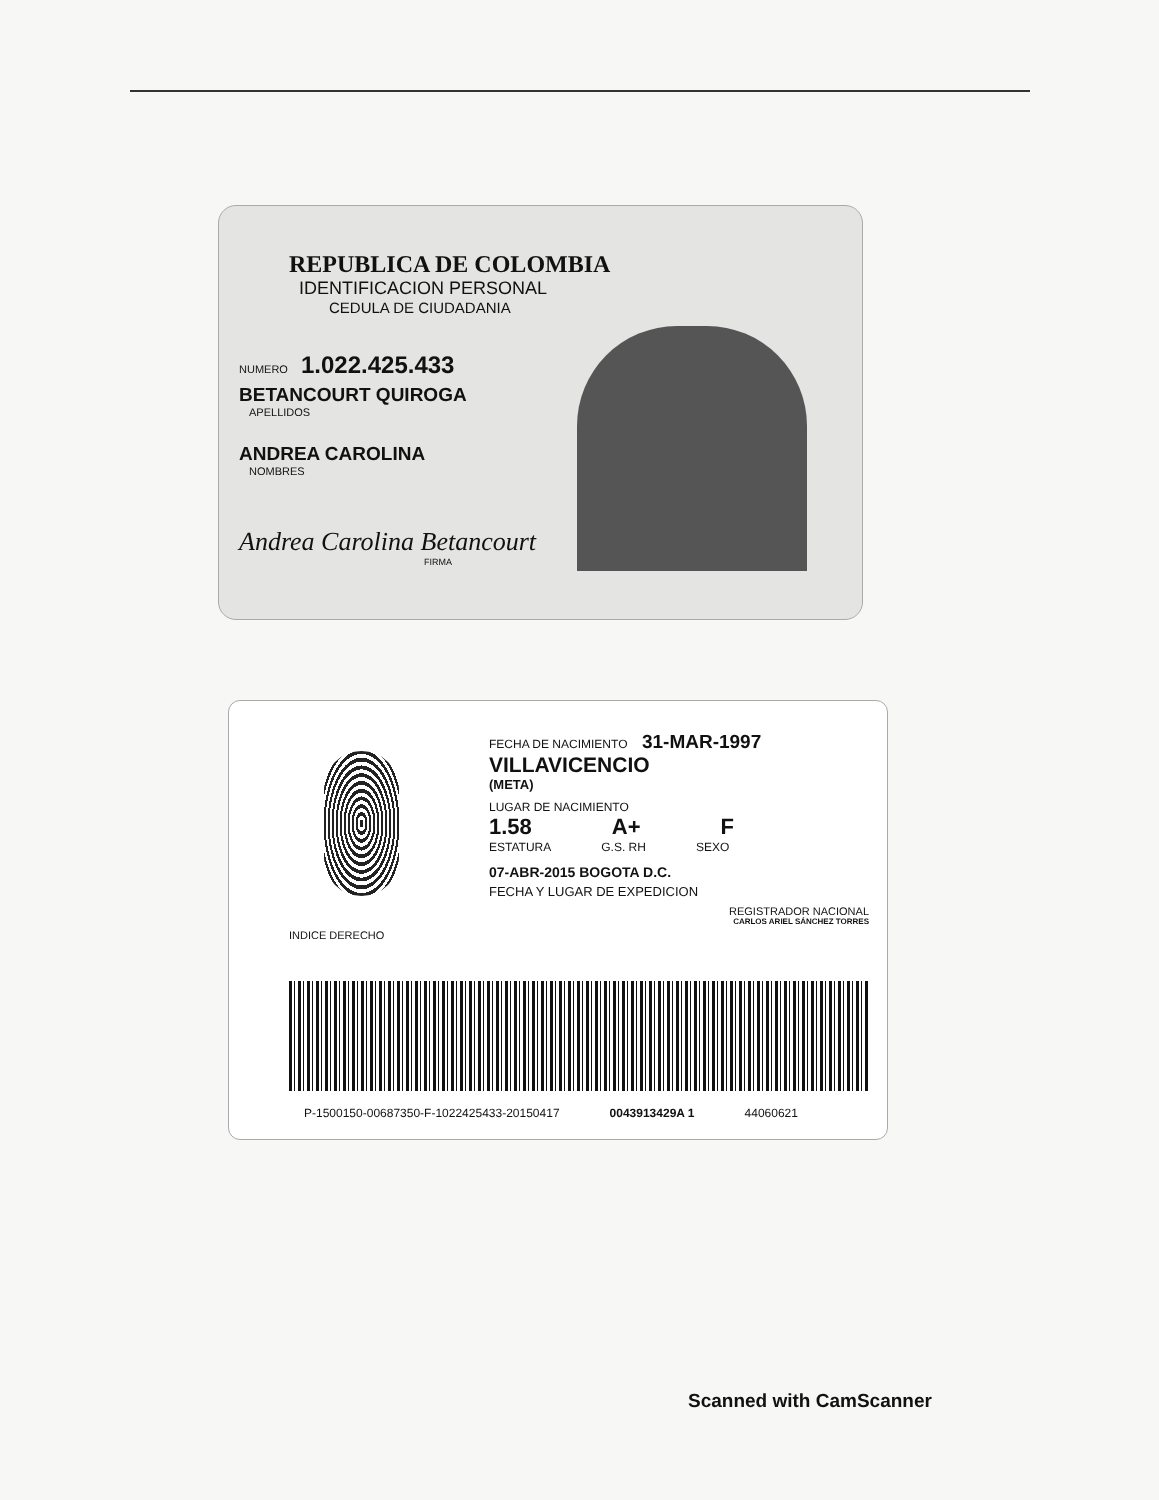REPUBLICA DE COLOMBIA
IDENTIFICACION PERSONAL
CEDULA DE CIUDADANIA
NUMERO 1.022.425.433
BETANCOURT QUIROGA
APELLIDOS
ANDREA CAROLINA
NOMBRES
Andrea Carolina Betancourt
FIRMA
INDICE DERECHO
FECHA DE NACIMIENTO 31-MAR-1997
VILLAVICENCIO
(META)
LUGAR DE NACIMIENTO
1.58 A+ F
ESTATURA G.S. RH SEXO
07-ABR-2015 BOGOTA D.C.
FECHA Y LUGAR DE EXPEDICION
REGISTRADOR NACIONAL
CARLOS ARIEL SÁNCHEZ TORRES
P-1500150-00687350-F-1022425433-20150417 0043913429A 1 44060621
Scanned with CamScanner